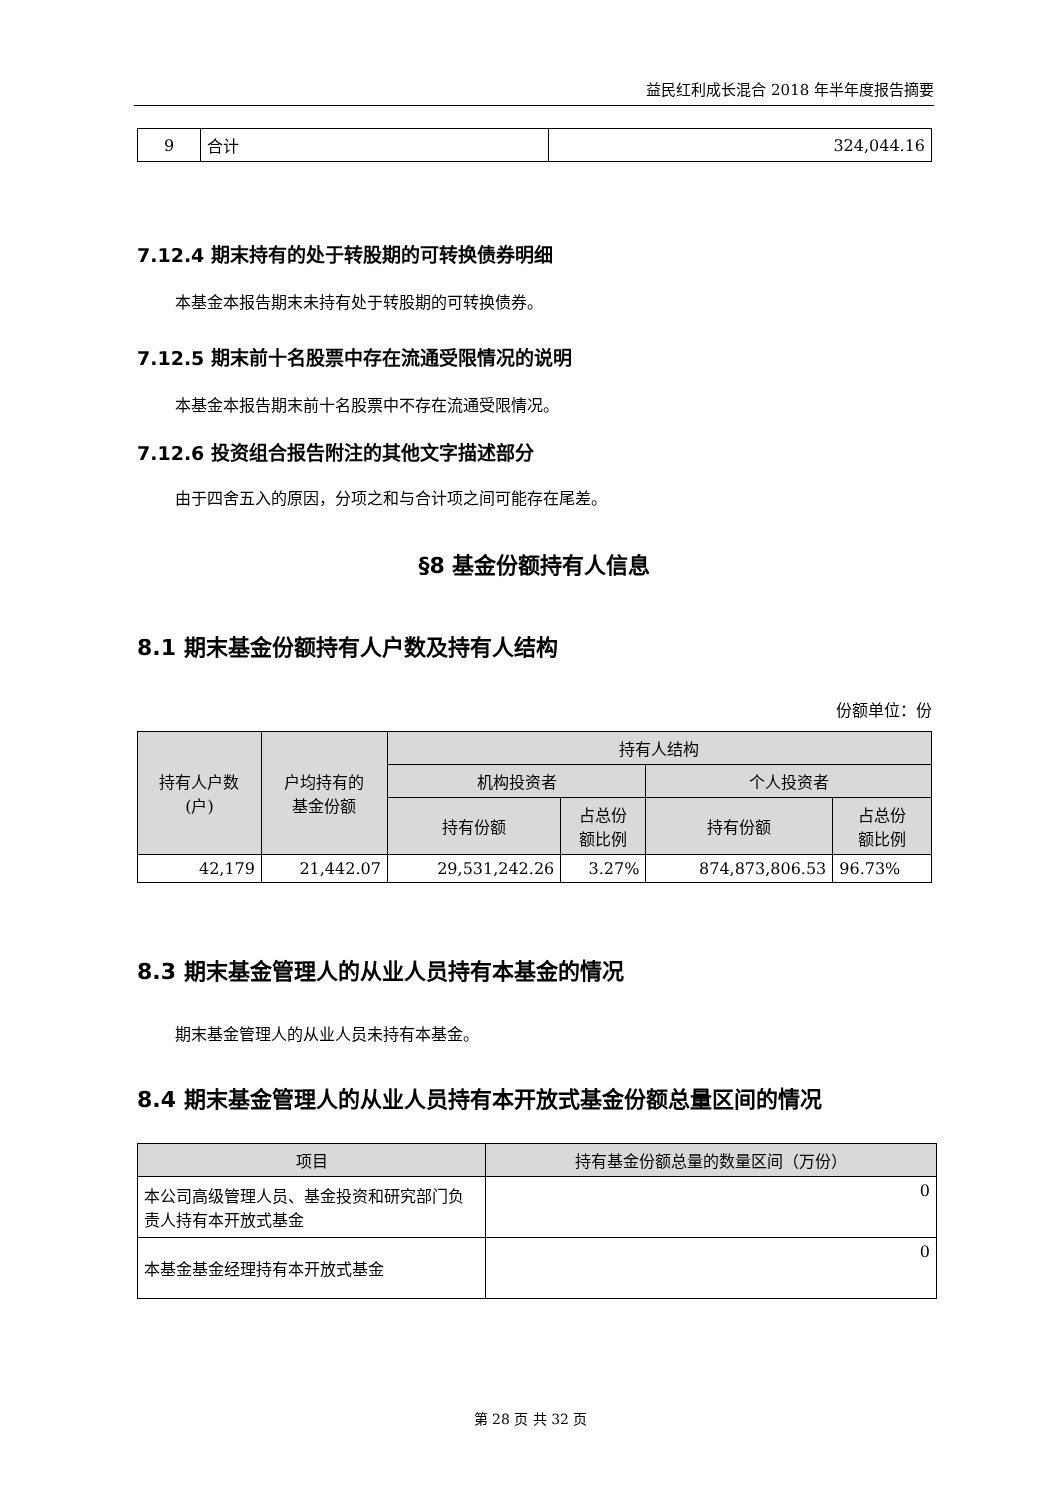益民红利成长混合 2018 年半年度报告摘要
| 9 | 合计 | 324,044.16 |
7.12.4 期末持有的处于转股期的可转换债券明细
本基金本报告期末未持有处于转股期的可转换债券。
7.12.5 期末前十名股票中存在流通受限情况的说明
本基金本报告期末前十名股票中不存在流通受限情况。
7.12.6 投资组合报告附注的其他文字描述部分
由于四舍五入的原因，分项之和与合计项之间可能存在尾差。
§8 基金份额持有人信息
8.1 期末基金份额持有人户数及持有人结构
份额单位：份
| 持有人户数 (户) | 户均持有的 基金份额 | 持有人结构 | | | |
| --- | --- | --- | --- | --- | --- |
| | | 机构投资者 | | 个人投资者 | |
| | | 持有份额 | 占总份 额比例 | 持有份额 | 占总份 额比例 |
| 42,179 | 21,442.07 | 29,531,242.26 | 3.27% | 874,873,806.53 | 96.73% |
8.3 期末基金管理人的从业人员持有本基金的情况
期末基金管理人的从业人员未持有本基金。
8.4 期末基金管理人的从业人员持有本开放式基金份额总量区间的情况
| 项目 | 持有基金份额总量的数量区间（万份） |
| --- | --- |
| 本公司高级管理人员、基金投资和研究部门负责人持有本开放式基金 | 0 |
| 本基金基金经理持有本开放式基金 | 0 |
第 28 页 共 32 页